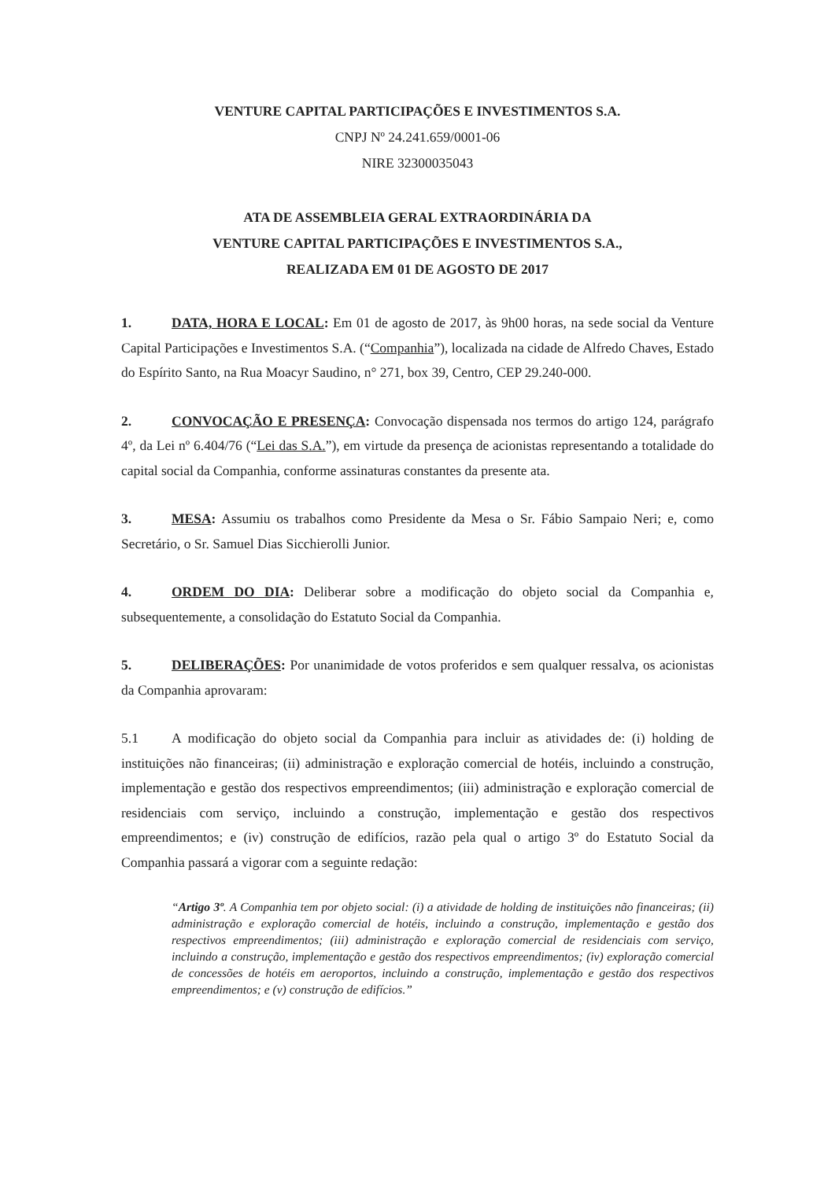VENTURE CAPITAL PARTICIPAÇÕES E INVESTIMENTOS S.A.
CNPJ Nº 24.241.659/0001-06
NIRE 32300035043
ATA DE ASSEMBLEIA GERAL EXTRAORDINÁRIA DA
VENTURE CAPITAL PARTICIPAÇÕES E INVESTIMENTOS S.A.,
REALIZADA EM 01 DE AGOSTO DE 2017
1. DATA, HORA E LOCAL: Em 01 de agosto de 2017, às 9h00 horas, na sede social da Venture Capital Participações e Investimentos S.A. (“Companhia”), localizada na cidade de Alfredo Chaves, Estado do Espírito Santo, na Rua Moacyr Saudino, n° 271, box 39, Centro, CEP 29.240-000.
2. CONVOCAÇÃO E PRESENÇA: Convocação dispensada nos termos do artigo 124, parágrafo 4º, da Lei nº 6.404/76 (“Lei das S.A.”), em virtude da presença de acionistas representando a totalidade do capital social da Companhia, conforme assinaturas constantes da presente ata.
3. MESA: Assumiu os trabalhos como Presidente da Mesa o Sr. Fábio Sampaio Neri; e, como Secretário, o Sr. Samuel Dias Sicchierolli Junior.
4. ORDEM DO DIA: Deliberar sobre a modificação do objeto social da Companhia e, subsequentemente, a consolidação do Estatuto Social da Companhia.
5. DELIBERAÇÕES: Por unanimidade de votos proferidos e sem qualquer ressalva, os acionistas da Companhia aprovaram:
5.1 A modificação do objeto social da Companhia para incluir as atividades de: (i) holding de instituições não financeiras; (ii) administração e exploração comercial de hotéis, incluindo a construção, implementação e gestão dos respectivos empreendimentos; (iii) administração e exploração comercial de residenciais com serviço, incluindo a construção, implementação e gestão dos respectivos empreendimentos; e (iv) construção de edifícios, razão pela qual o artigo 3º do Estatuto Social da Companhia passará a vigorar com a seguinte redação:
“Artigo 3º. A Companhia tem por objeto social: (i) a atividade de holding de instituições não financeiras; (ii) administração e exploração comercial de hotéis, incluindo a construção, implementação e gestão dos respectivos empreendimentos; (iii) administração e exploração comercial de residenciais com serviço, incluindo a construção, implementação e gestão dos respectivos empreendimentos; (iv) exploração comercial de concessões de hotéis em aeroportos, incluindo a construção, implementação e gestão dos respectivos empreendimentos; e (v) construção de edifícios.”